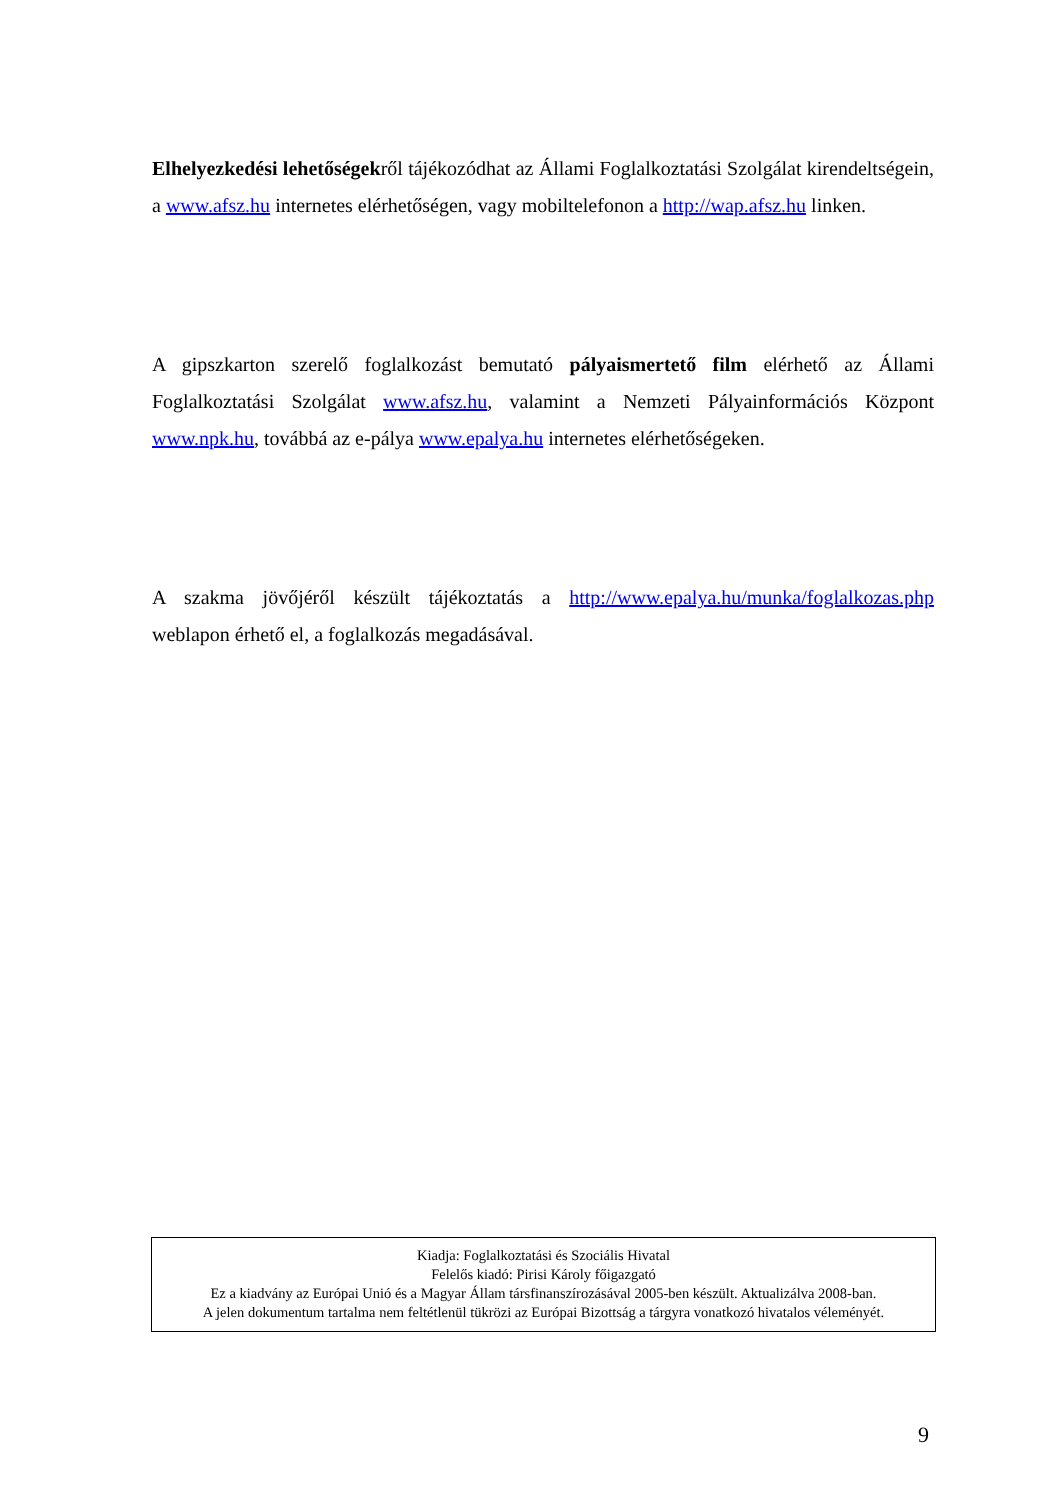Elhelyezkedési lehetőségekről tájékozódhat az Állami Foglalkoztatási Szolgálat kirendeltségein, a www.afsz.hu internetes elérhetőségen, vagy mobiltelefonon a http://wap.afsz.hu linken.
A gipszkarton szerelő foglalkozást bemutató pályaismertető film elérhető az Állami Foglalkoztatási Szolgálat www.afsz.hu, valamint a Nemzeti Pályainformációs Központ www.npk.hu, továbbá az e-pálya www.epalya.hu internetes elérhetőségeken.
A szakma jövőjéről készült tájékoztatás a http://www.epalya.hu/munka/foglalkozas.php weblapon érhető el, a foglalkozás megadásával.
Kiadja: Foglalkoztatási és Szociális Hivatal
Felelős kiadó: Pirisi Károly főigazgató
Ez a kiadvány az Európai Unió és a Magyar Állam társfinanszírozásával 2005-ben készült. Aktualizálva 2008-ban.
A jelen dokumentum tartalma nem feltétlenül tükrözi az Európai Bizottság a tárgyra vonatkozó hivatalos véleményét.
9